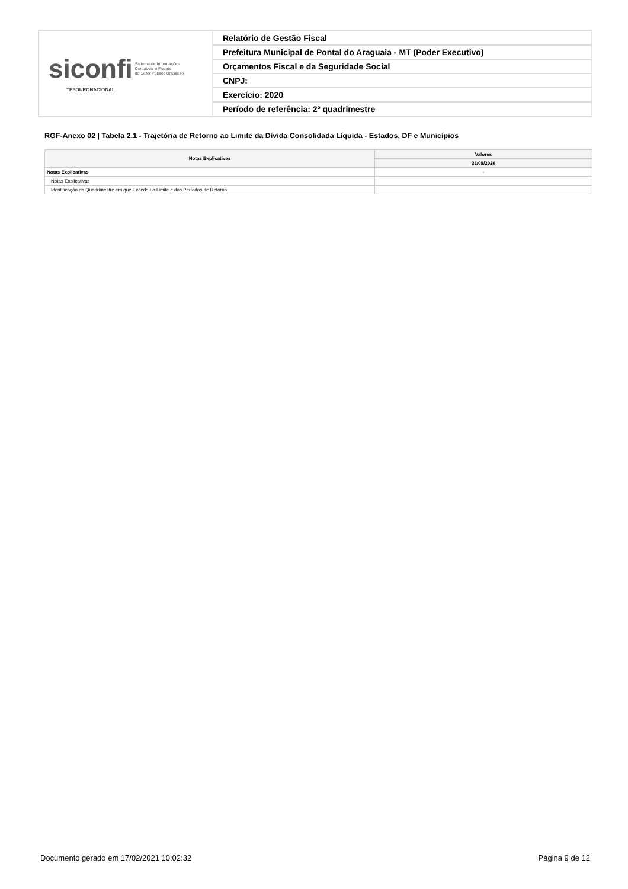| siconfi Sistema de Informações Contábeis e Fiscais do Setor Público Brasileiro TESOURONACIONAL | Relatório de Gestão Fiscal |
| | Prefeitura Municipal de Pontal do Araguaia - MT (Poder Executivo) |
| | Orçamentos Fiscal e da Seguridade Social |
| | CNPJ: |
| | Exercício: 2020 |
| | Período de referência: 2º quadrimestre |
RGF-Anexo 02 | Tabela 2.1 - Trajetória de Retorno ao Limite da Dívida Consolidada Líquida - Estados, DF e Municípios
| Notas Explicativas | Valores |
| --- | --- |
| | 31/08/2020 |
| Notas Explicativas | - |
| Notas Explicativas | |
| Identificação do Quadrimestre em que Excedeu o Limite e dos Períodos de Retorno | |
Documento gerado em 17/02/2021 10:02:32 Página 9 de 12